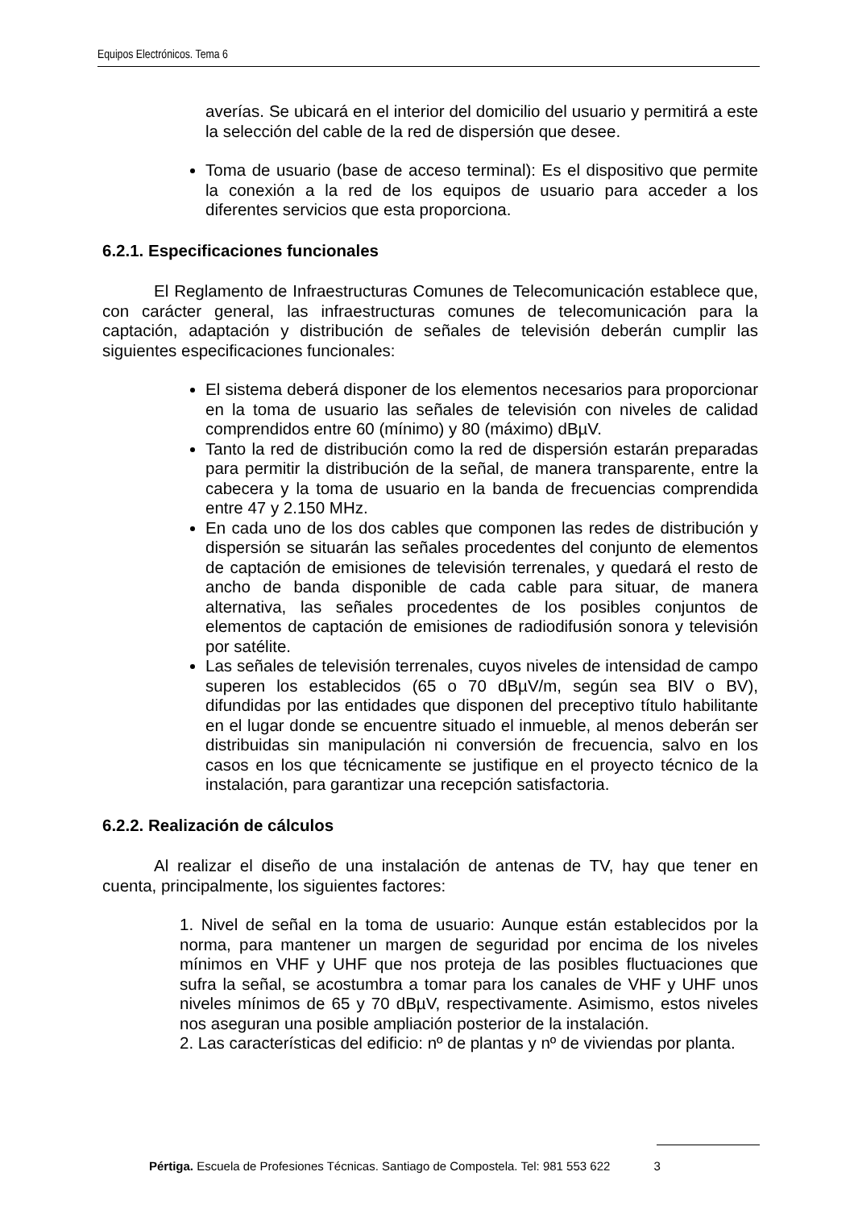Equipos Electrónicos. Tema 6
averías. Se ubicará en el interior del domicilio del usuario y permitirá a este la selección del cable de la red de dispersión que desee.
Toma de usuario (base de acceso terminal): Es el dispositivo que permite la conexión a la red de los equipos de usuario para acceder a los diferentes servicios que esta proporciona.
6.2.1. Especificaciones funcionales
El Reglamento de Infraestructuras Comunes de Telecomunicación establece que, con carácter general, las infraestructuras comunes de telecomunicación para la captación, adaptación y distribución de señales de televisión deberán cumplir las siguientes especificaciones funcionales:
El sistema deberá disponer de los elementos necesarios para proporcionar en la toma de usuario las señales de televisión con niveles de calidad comprendidos entre 60 (mínimo) y 80 (máximo) dBµV.
Tanto la red de distribución como la red de dispersión estarán preparadas para permitir la distribución de la señal, de manera transparente, entre la cabecera y la toma de usuario en la banda de frecuencias comprendida entre 47 y 2.150 MHz.
En cada uno de los dos cables que componen las redes de distribución y dispersión se situarán las señales procedentes del conjunto de elementos de captación de emisiones de televisión terrenales, y quedará el resto de ancho de banda disponible de cada cable para situar, de manera alternativa, las señales procedentes de los posibles conjuntos de elementos de captación de emisiones de radiodifusión sonora y televisión por satélite.
Las señales de televisión terrenales, cuyos niveles de intensidad de campo superen los establecidos (65 o 70 dBµV/m, según sea BIV o BV), difundidas por las entidades que disponen del preceptivo título habilitante en el lugar donde se encuentre situado el inmueble, al menos deberán ser distribuidas sin manipulación ni conversión de frecuencia, salvo en los casos en los que técnicamente se justifique en el proyecto técnico de la instalación, para garantizar una recepción satisfactoria.
6.2.2. Realización de cálculos
Al realizar el diseño de una instalación de antenas de TV, hay que tener en cuenta, principalmente, los siguientes factores:
1. Nivel de señal en la toma de usuario: Aunque están establecidos por la norma, para mantener un margen de seguridad por encima de los niveles mínimos en VHF y UHF que nos proteja de las posibles fluctuaciones que sufra la señal, se acostumbra a tomar para los canales de VHF y UHF unos niveles mínimos de 65 y 70 dBµV, respectivamente. Asimismo, estos niveles nos aseguran una posible ampliación posterior de la instalación.
2. Las características del edificio: nº de plantas y nº de viviendas por planta.
Pértiga. Escuela de Profesiones Técnicas. Santiago de Compostela. Tel: 981 553 622 3